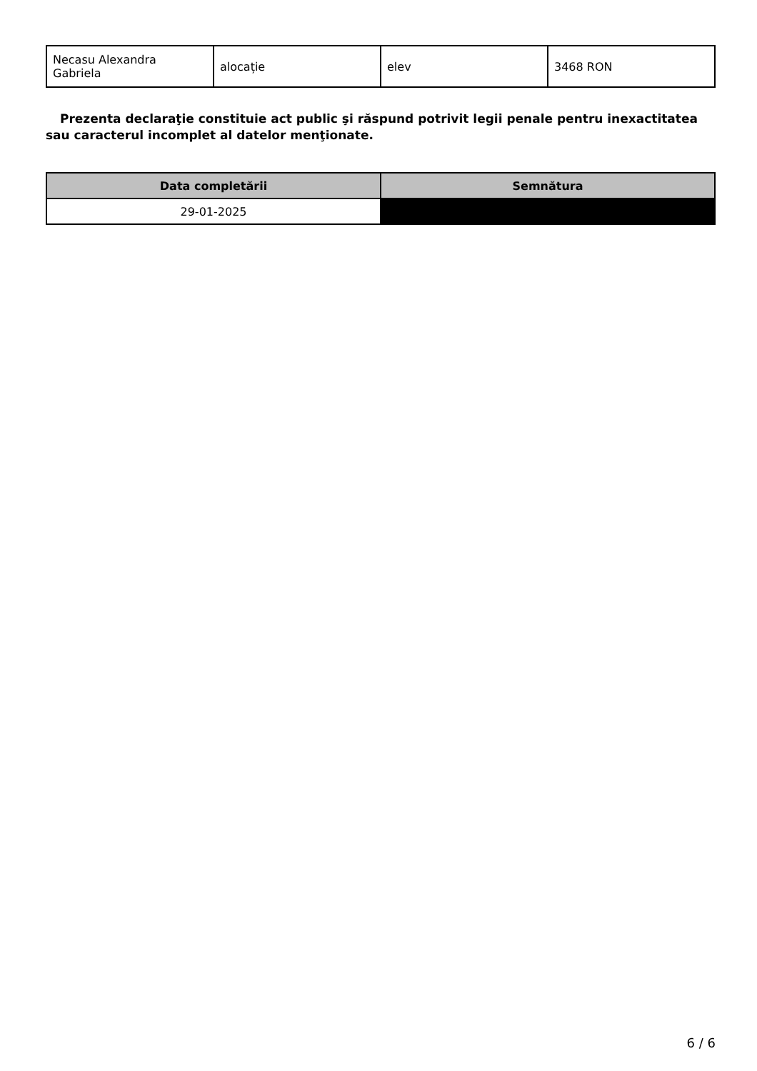| Necasu Alexandra Gabriela | alocație | elev | 3468 RON |
Prezenta declaraţie constituie act public şi răspund potrivit legii penale pentru inexactitatea sau caracterul incomplet al datelor menţionate.
| Data completării | Semnătura |
| --- | --- |
| 29-01-2025 | |
6 / 6